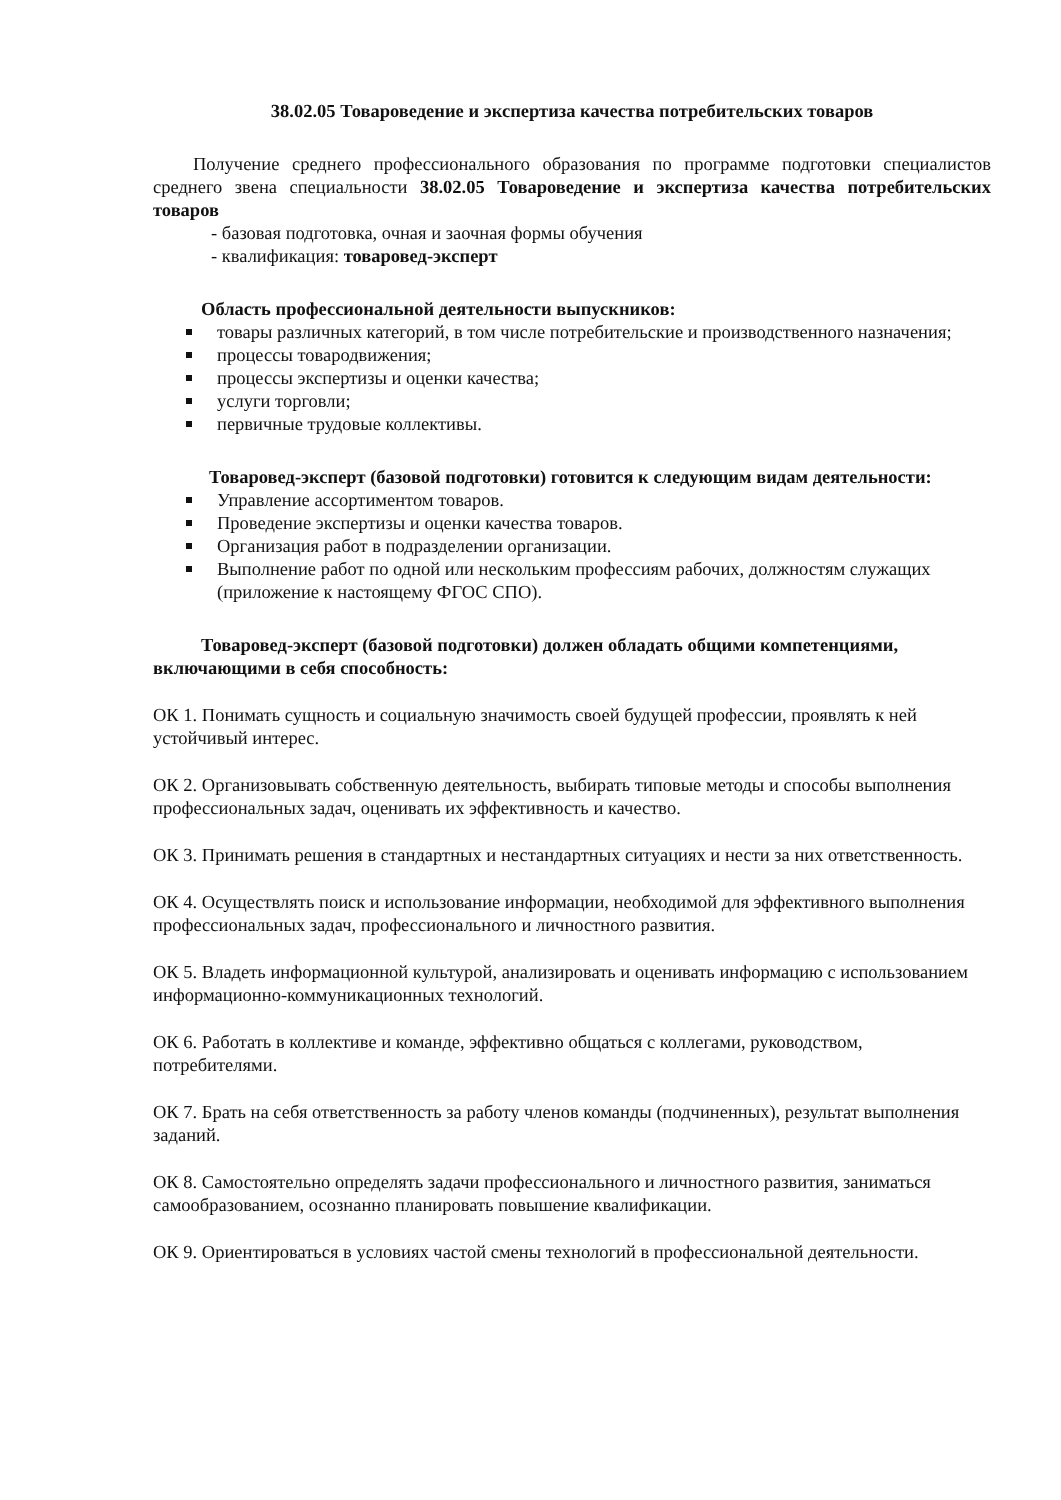38.02.05 Товароведение и экспертиза качества потребительских товаров
Получение среднего профессионального образования по программе подготовки специалистов среднего звена специальности 38.02.05 Товароведение и экспертиза качества потребительских товаров
- базовая подготовка, очная и заочная формы обучения
- квалификация: товаровед-эксперт
Область профессиональной деятельности выпускников:
товары различных категорий, в том числе потребительские и производственного назначения;
процессы товародвижения;
процессы экспертизы и оценки качества;
услуги торговли;
первичные трудовые коллективы.
Товаровед-эксперт (базовой подготовки) готовится к следующим видам деятельности:
Управление ассортиментом товаров.
Проведение экспертизы и оценки качества товаров.
Организация работ в подразделении организации.
Выполнение работ по одной или нескольким профессиям рабочих, должностям служащих (приложение к настоящему ФГОС СПО).
Товаровед-эксперт (базовой подготовки) должен обладать общими компетенциями, включающими в себя способность:
ОК 1. Понимать сущность и социальную значимость своей будущей профессии, проявлять к ней устойчивый интерес.
ОК 2. Организовывать собственную деятельность, выбирать типовые методы и способы выполнения профессиональных задач, оценивать их эффективность и качество.
ОК 3. Принимать решения в стандартных и нестандартных ситуациях и нести за них ответственность.
ОК 4. Осуществлять поиск и использование информации, необходимой для эффективного выполнения профессиональных задач, профессионального и личностного развития.
ОК 5. Владеть информационной культурой, анализировать и оценивать информацию с использованием информационно-коммуникационных технологий.
ОК 6. Работать в коллективе и команде, эффективно общаться с коллегами, руководством, потребителями.
ОК 7. Брать на себя ответственность за работу членов команды (подчиненных), результат выполнения заданий.
ОК 8. Самостоятельно определять задачи профессионального и личностного развития, заниматься самообразованием, осознанно планировать повышение квалификации.
ОК 9. Ориентироваться в условиях частой смены технологий в профессиональной деятельности.